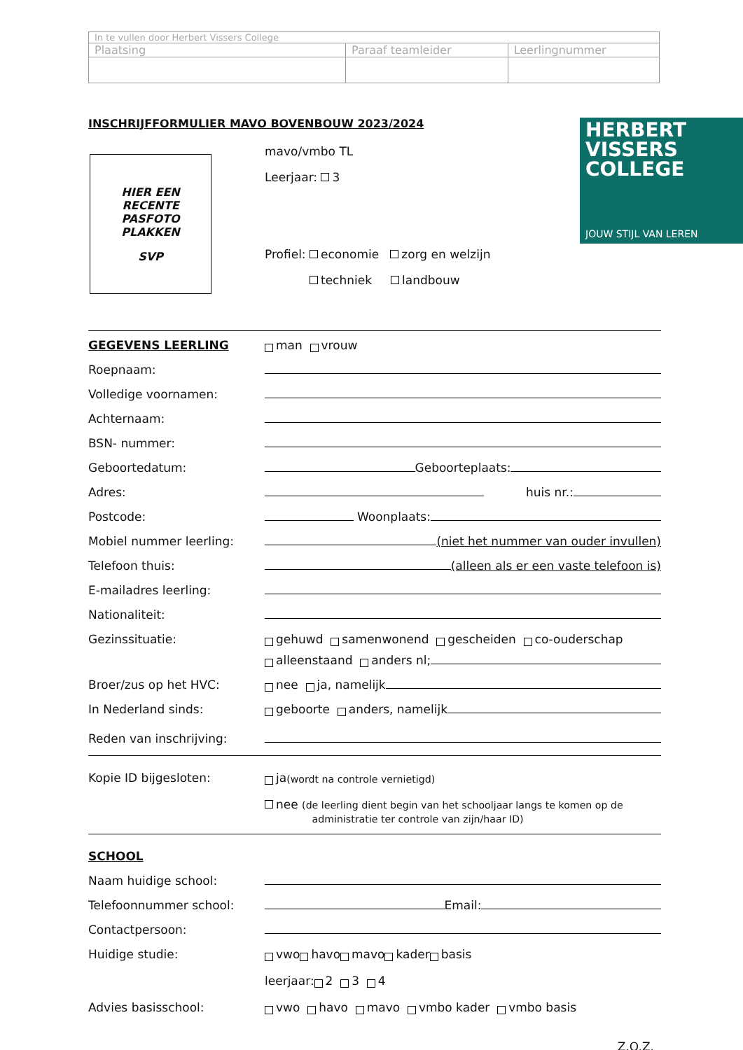| In te vullen door Herbert Vissers College | | |
| Plaatsing | Paraaf teamleider | Leerlingnummer |
INSCHRIJFFORMULIER MAVO BOVENBOUW 2023/2024
HIER EEN
RECENTE
PASFOTO
PLAKKEN
SVP
HERBERT
VISSERS
COLLEGE
JOUW STIJL VAN LEREN
mavo/vmbo TL
Leerjaar: 3
Profiel: economie zorg en welzijn
techniek landbouw
GEGEVENS LEERLING
man vrouw
Roepnaam:
Volledige voornamen:
Achternaam:
BSN- nummer:
Geboortedatum:
Geboorteplaats:
Adres:
huis nr.:
Postcode:
Woonplaats:
Mobiel nummer leerling:
(niet het nummer van ouder invullen)
Telefoon thuis:
(alleen als er een vaste telefoon is)
E-mailadres leerling:
Nationaliteit:
Gezinssituatie:
gehuwd samenwonend gescheiden co-ouderschap
alleenstaand anders nl;
Broer/zus op het HVC:
nee ja, namelijk
In Nederland sinds:
geboorte anders, namelijk
Reden van inschrijving:
Kopie ID bijgesloten:
ja (wordt na controle vernietigd)
nee (de leerling dient begin van het schooljaar langs te komen op de
administratie ter controle van zijn/haar ID)
SCHOOL
Naam huidige school:
Telefoonnummer school:
Email:
Contactpersoon:
Huidige studie:
vwo havo mavo kader basis
leerjaar: 2 3 4
Advies basisschool:
vwo havo mavo vmbo kader vmbo basis
Z.O.Z.